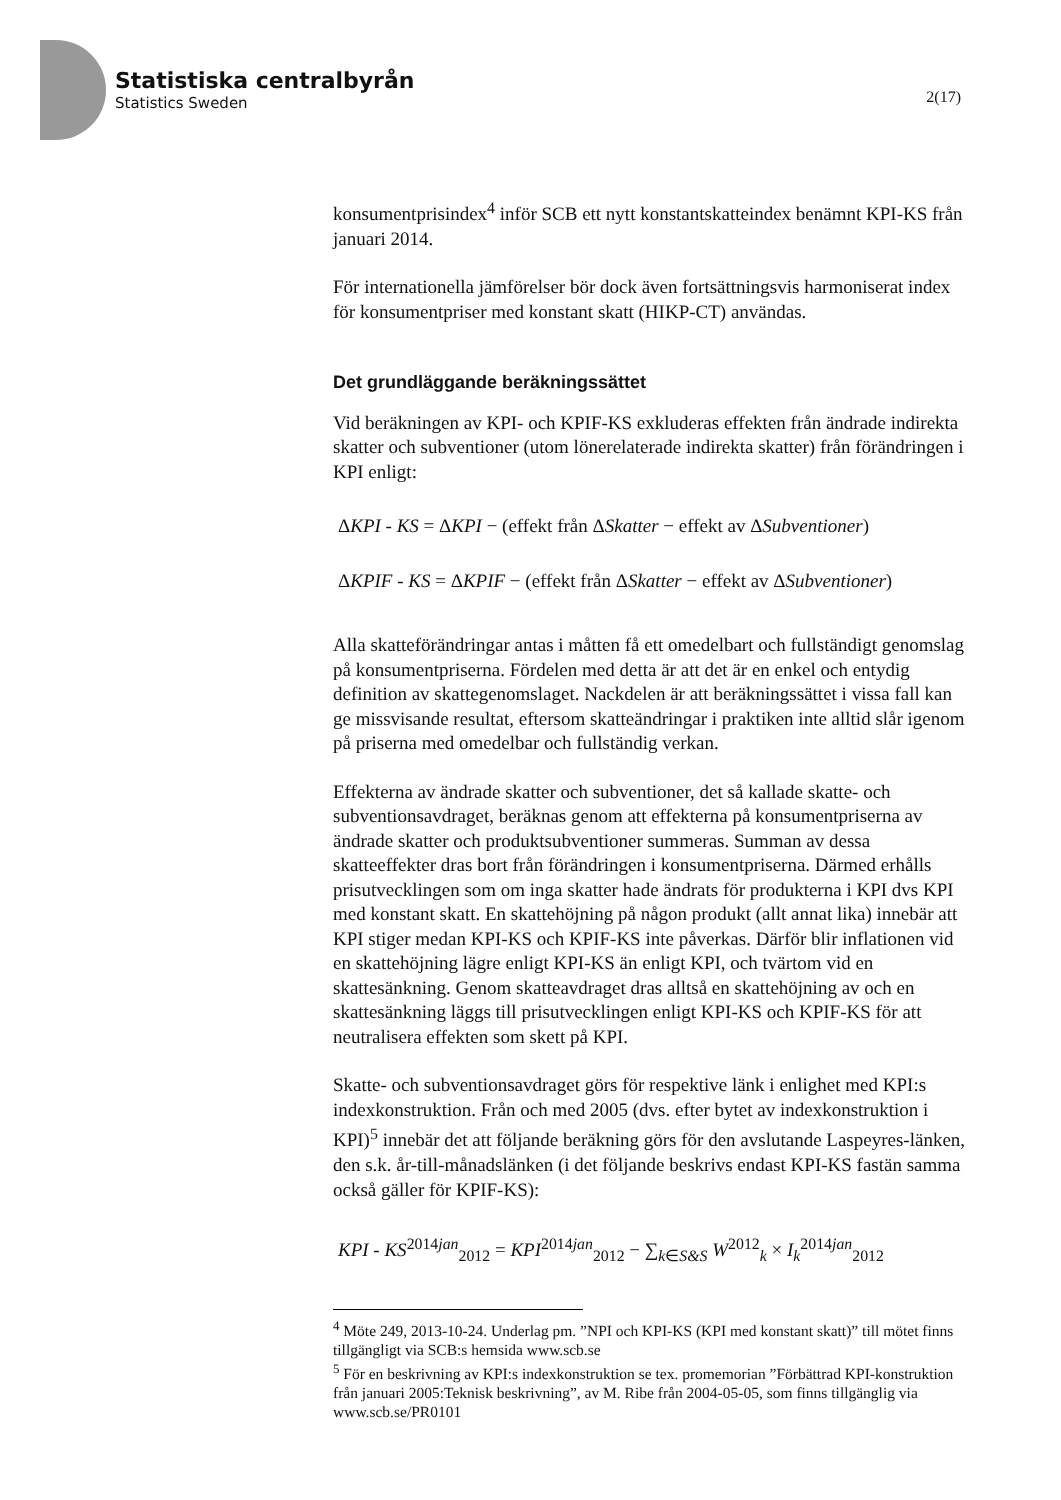Statistiska centralbyrån
Statistics Sweden
2(17)
konsumentprisindex<sup>4</sup> inför SCB ett nytt konstantskatteindex benämnt KPI-KS från januari 2014.
För internationella jämförelser bör dock även fortsättningsvis harmoniserat index för konsumentpriser med konstant skatt (HIKP-CT) användas.
Det grundläggande beräkningssättet
Vid beräkningen av KPI- och KPIF-KS exkluderas effekten från ändrade indirekta skatter och subventioner (utom lönerelaterade indirekta skatter) från förändringen i KPI enligt:
ΔKPI - KS = ΔKPI − (effekt från ΔSkatter − effekt av ΔSubventioner)
ΔKPIF - KS = ΔKPIF − (effekt från ΔSkatter − effekt av ΔSubventioner)
Alla skatteförändringar antas i måtten få ett omedelbart och fullständigt genomslag på konsumentpriserna. Fördelen med detta är att det är en enkel och entydig definition av skattegenomslaget. Nackdelen är att beräkningssättet i vissa fall kan ge missvisande resultat, eftersom skatteändringar i praktiken inte alltid slår igenom på priserna med omedelbar och fullständig verkan.
Effekterna av ändrade skatter och subventioner, det så kallade skatte- och subventionsavdraget, beräknas genom att effekterna på konsumentpriserna av ändrade skatter och produktsubventioner summeras. Summan av dessa skatteeffekter dras bort från förändringen i konsumentpriserna. Därmed erhålls prisutvecklingen som om inga skatter hade ändrats för produkterna i KPI dvs KPI med konstant skatt. En skattehöjning på någon produkt (allt annat lika) innebär att KPI stiger medan KPI-KS och KPIF-KS inte påverkas. Därför blir inflationen vid en skattehöjning lägre enligt KPI-KS än enligt KPI, och tvärtom vid en skattesänkning. Genom skatteavdraget dras alltså en skattehöjning av och en skattesänkning läggs till prisutvecklingen enligt KPI-KS och KPIF-KS för att neutralisera effekten som skett på KPI.
Skatte- och subventionsavdraget görs för respektive länk i enlighet med KPI:s indexkonstruktion. Från och med 2005 (dvs. efter bytet av indexkonstruktion i KPI)<sup>5</sup> innebär det att följande beräkning görs för den avslutande Laspeyres-länken, den s.k. år-till-månadslänken (i det följande beskrivs endast KPI-KS fastän samma också gäller för KPIF-KS):
KPI - KS<sup>2014jan</sup><sub>2012</sub> = KPI<sup>2014jan</sup><sub>2012</sub> − ∑<sub>k∈S&S</sub> W<sup>2012</sup><sub>k</sub> × I<sub>k</sub><sup>2014jan</sup><sub>2012</sub>
<sup>4</sup> Möte 249, 2013-10-24. Underlag pm. ”NPI och KPI-KS (KPI med konstant skatt)” till mötet finns tillgängligt via SCB:s hemsida www.scb.se
<sup>5</sup> För en beskrivning av KPI:s indexkonstruktion se tex. promemorian ”Förbättrad KPI-konstruktion från januari 2005:Teknisk beskrivning”, av M. Ribe från 2004-05-05, som finns tillgänglig via www.scb.se/PR0101